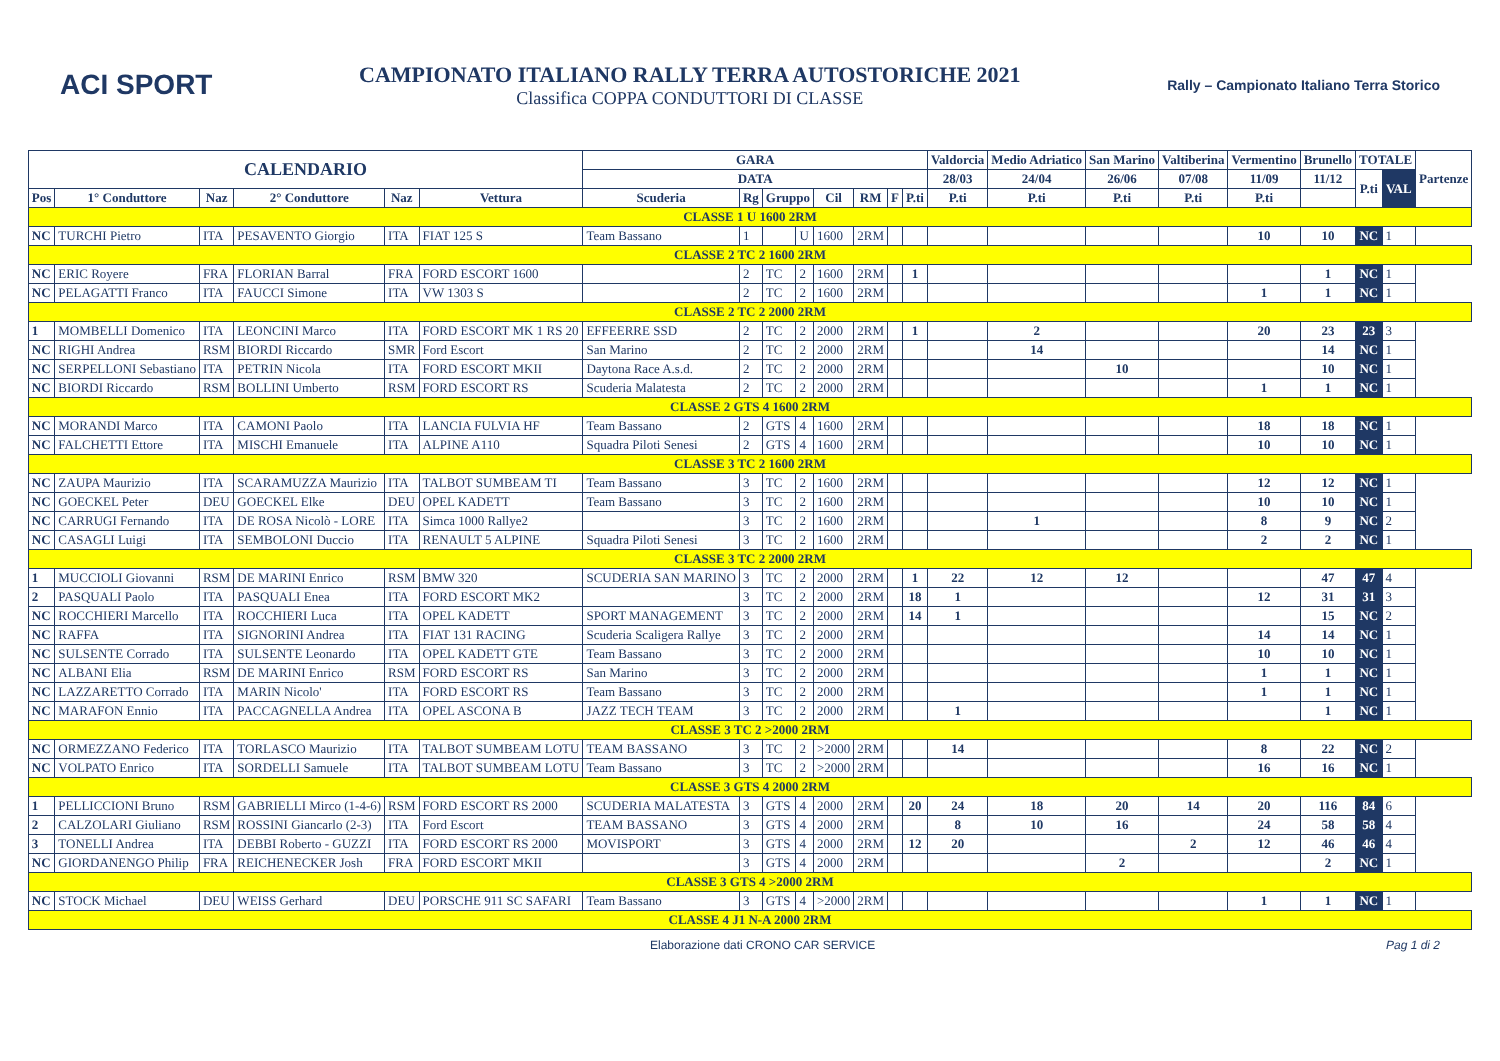ACI SPORT
CAMPIONATO ITALIANO RALLY TERRA AUTOSTORICHE 2021
Classifica COPPA CONDUTTORI DI CLASSE
Rally – Campionato Italiano Terra Storico
| CALENDARIO | | | | | | GARA | | | | | | | | Valdorcia | Medio Adriatico | San Marino | Valtiberina | Vermentino | Brunello | TOTALE | | Partenze |
| --- | --- | --- | --- | --- | --- | --- | --- | --- | --- | --- | --- | --- | --- | --- | --- | --- | --- | --- | --- | --- | --- | --- |
| | | | | | | DATA | | | | | | | | 28/03 | 24/04 | 26/06 | 07/08 | 11/09 | 11/12 | P.ti | VAL | |
| Pos | 1° Conduttore | Naz | 2° Conduttore | Naz | Vettura | Scuderia | Rg | Gruppo | | Cil | RM | F | P.ti | P.ti | P.ti | P.ti | P.ti | P.ti | | | | |
| CLASSE 1 U 1600 2RM | | | | | | | | | | | | | | | | | | | | | | |
| NC | TURCHI Pietro | ITA | PESAVENTO Giorgio | ITA | FIAT 125 S | Team Bassano | 1 | | U | 1600 | 2RM | | | | | | | 10 | 10 | NC | 1 | |
| CLASSE 2 TC 2 1600 2RM | | | | | | | | | | | | | | | | | | | | | | |
| NC | ERIC Royere | FRA | FLORIAN Barral | FRA | FORD ESCORT 1600 | | 2 | TC | 2 | 1600 | 2RM | | 1 | | | | | | 1 | NC | 1 | |
| NC | PELAGATTI Franco | ITA | FAUCCI Simone | ITA | VW 1303 S | | 2 | TC | 2 | 1600 | 2RM | | | | | | | 1 | 1 | NC | 1 | |
| CLASSE 2 TC 2 2000 2RM | | | | | | | | | | | | | | | | | | | | | | |
| 1 | MOMBELLI Domenico | ITA | LEONCINI Marco | ITA | FORD ESCORT MK 1 RS 20 | EFFEERRE SSD | 2 | TC | 2 | 2000 | 2RM | | 1 | | 2 | | | 20 | 23 | 23 | 3 | |
| NC | RIGHI Andrea | RSM | BIORDI Riccardo | SMR | Ford Escort | San Marino | 2 | TC | 2 | 2000 | 2RM | | | | 14 | | | | 14 | NC | 1 | |
| NC | SERPELLONI Sebastiano | ITA | PETRIN Nicola | ITA | FORD ESCORT MKII | Daytona Race A.s.d. | 2 | TC | 2 | 2000 | 2RM | | | | | 10 | | | 10 | NC | 1 | |
| NC | BIORDI Riccardo | RSM | BOLLINI Umberto | RSM | FORD ESCORT RS | Scuderia Malatesta | 2 | TC | 2 | 2000 | 2RM | | | | | | | 1 | 1 | NC | 1 | |
| CLASSE 2 GTS 4 1600 2RM | | | | | | | | | | | | | | | | | | | | | | |
| NC | MORANDI Marco | ITA | CAMONI Paolo | ITA | LANCIA FULVIA HF | Team Bassano | 2 | GTS | 4 | 1600 | 2RM | | | | | | | 18 | 18 | NC | 1 | |
| NC | FALCHETTI Ettore | ITA | MISCHI Emanuele | ITA | ALPINE A110 | Squadra Piloti Senesi | 2 | GTS | 4 | 1600 | 2RM | | | | | | | 10 | 10 | NC | 1 | |
| CLASSE 3 TC 2 1600 2RM | | | | | | | | | | | | | | | | | | | | | | |
| NC | ZAUPA Maurizio | ITA | SCARAMUZZA Maurizio | ITA | TALBOT SUMBEAM TI | Team Bassano | 3 | TC | 2 | 1600 | 2RM | | | | | | | 12 | 12 | NC | 1 | |
| NC | GOECKEL Peter | DEU | GOECKEL Elke | DEU | OPEL KADETT | Team Bassano | 3 | TC | 2 | 1600 | 2RM | | | | | | | 10 | 10 | NC | 1 | |
| NC | CARRUGI Fernando | ITA | DE ROSA Nicolò - LORE | ITA | Simca 1000 Rallye2 | | 3 | TC | 2 | 1600 | 2RM | | | | 1 | | | 8 | 9 | NC | 2 | |
| NC | CASAGLI Luigi | ITA | SEMBOLONI Duccio | ITA | RENAULT 5 ALPINE | Squadra Piloti Senesi | 3 | TC | 2 | 1600 | 2RM | | | | | | | 2 | 2 | NC | 1 | |
| CLASSE 3 TC 2 2000 2RM | | | | | | | | | | | | | | | | | | | | | | |
| 1 | MUCCIOLI Giovanni | RSM | DE MARINI Enrico | RSM | BMW 320 | SCUDERIA SAN MARINO | 3 | TC | 2 | 2000 | 2RM | | 1 | 22 | 12 | 12 | | | 47 | 47 | 4 | |
| 2 | PASQUALI Paolo | ITA | PASQUALI Enea | ITA | FORD ESCORT MK2 | | 3 | TC | 2 | 2000 | 2RM | | 18 | 1 | | | | 12 | 31 | 31 | 3 | |
| NC | ROCCHIERI Marcello | ITA | ROCCHIERI Luca | ITA | OPEL KADETT | SPORT MANAGEMENT | 3 | TC | 2 | 2000 | 2RM | | 14 | 1 | | | | | 15 | NC | 2 | |
| NC | RAFFA | ITA | SIGNORINI Andrea | ITA | FIAT 131 RACING | Scuderia Scaligera Rallye | 3 | TC | 2 | 2000 | 2RM | | | | | | | 14 | 14 | NC | 1 | |
| NC | SULSENTE Corrado | ITA | SULSENTE Leonardo | ITA | OPEL KADETT GTE | Team Bassano | 3 | TC | 2 | 2000 | 2RM | | | | | | | 10 | 10 | NC | 1 | |
| NC | ALBANI Elia | RSM | DE MARINI Enrico | RSM | FORD ESCORT RS | San Marino | 3 | TC | 2 | 2000 | 2RM | | | | | | | 1 | 1 | NC | 1 | |
| NC | LAZZARETTO Corrado | ITA | MARIN Nicolo' | ITA | FORD ESCORT RS | Team Bassano | 3 | TC | 2 | 2000 | 2RM | | | | | | | 1 | 1 | NC | 1 | |
| NC | MARAFON Ennio | ITA | PACCAGNELLA Andrea | ITA | OPEL ASCONA B | JAZZ TECH TEAM | 3 | TC | 2 | 2000 | 2RM | | | 1 | | | | | 1 | NC | 1 | |
| CLASSE 3 TC 2 >2000 2RM | | | | | | | | | | | | | | | | | | | | | | |
| NC | ORMEZZANO Federico | ITA | TORLASCO Maurizio | ITA | TALBOT SUMBEAM LOTU | TEAM BASSANO | 3 | TC | 2 | >2000 | 2RM | | | 14 | | | | 8 | 22 | NC | 2 | |
| NC | VOLPATO Enrico | ITA | SORDELLI Samuele | ITA | TALBOT SUMBEAM LOTU | Team Bassano | 3 | TC | 2 | >2000 | 2RM | | | | | | | 16 | 16 | NC | 1 | |
| CLASSE 3 GTS 4 2000 2RM | | | | | | | | | | | | | | | | | | | | | | |
| 1 | PELLICCIONI Bruno | RSM | GABRIELLI Mirco (1-4-6) | RSM | FORD ESCORT RS 2000 | SCUDERIA MALATESTA | 3 | GTS | 4 | 2000 | 2RM | | 20 | 24 | 18 | 20 | 14 | 20 | 116 | 84 | 6 | |
| 2 | CALZOLARI Giuliano | RSM | ROSSINI Giancarlo (2-3) | ITA | Ford Escort | TEAM BASSANO | 3 | GTS | 4 | 2000 | 2RM | | | 8 | 10 | 16 | | 24 | 58 | 58 | 4 | |
| 3 | TONELLI Andrea | ITA | DEBBI Roberto - GUZZI | ITA | FORD ESCORT RS 2000 | MOVISPORT | 3 | GTS | 4 | 2000 | 2RM | | 12 | 20 | | | 2 | 12 | 46 | 46 | 4 | |
| NC | GIORDANENGO Philip | FRA | REICHENECKER Josh | FRA | FORD ESCORT MKII | | 3 | GTS | 4 | 2000 | 2RM | | | | | 2 | | | 2 | NC | 1 | |
| CLASSE 3 GTS 4 >2000 2RM | | | | | | | | | | | | | | | | | | | | | | |
| NC | STOCK Michael | DEU | WEISS Gerhard | DEU | PORSCHE 911 SC SAFARI | Team Bassano | 3 | GTS | 4 | >2000 | 2RM | | | | | | | 1 | 1 | NC | 1 | |
| CLASSE 4 J1 N-A 2000 2RM | | | | | | | | | | | | | | | | | | | | | | |
Elaborazione dati CRONO CAR SERVICE Pag 1 di 2